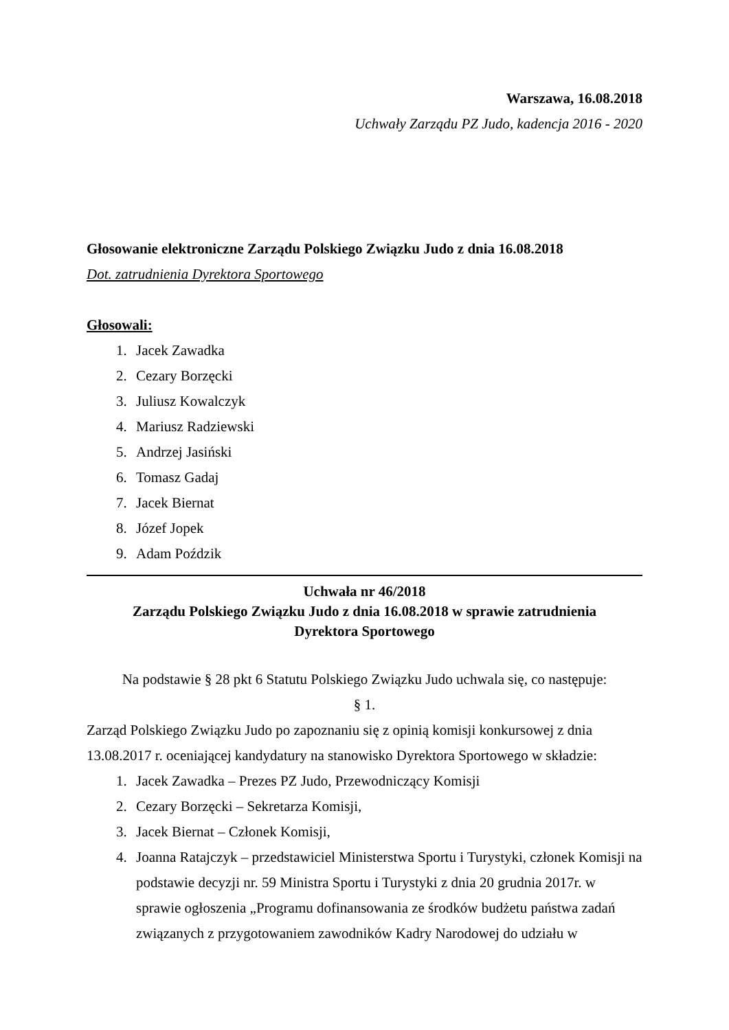Warszawa, 16.08.2018
Uchwały Zarządu PZ Judo, kadencja 2016 - 2020
Głosowanie elektroniczne Zarządu Polskiego Związku Judo z dnia 16.08.2018
Dot. zatrudnienia Dyrektora Sportowego
Głosowali:
1. Jacek Zawadka
2. Cezary Borzęcki
3. Juliusz Kowalczyk
4. Mariusz Radziewski
5. Andrzej Jasiński
6. Tomasz Gadaj
7. Jacek Biernat
8. Józef Jopek
9. Adam Poździk
Uchwała nr 46/2018
Zarządu Polskiego Związku Judo z dnia 16.08.2018 w sprawie zatrudnienia
Dyrektora Sportowego
Na podstawie § 28 pkt 6 Statutu Polskiego Związku Judo uchwala się, co następuje:
§ 1.
Zarząd Polskiego Związku Judo po zapoznaniu się z opinią komisji konkursowej z dnia 13.08.2017 r. oceniającej kandydatury na stanowisko Dyrektora Sportowego w składzie:
1. Jacek Zawadka – Prezes PZ Judo, Przewodniczący Komisji
2. Cezary Borzęcki – Sekretarza Komisji,
3. Jacek Biernat – Członek Komisji,
4. Joanna Ratajczyk – przedstawiciel Ministerstwa Sportu i Turystyki, członek Komisji na podstawie decyzji nr. 59 Ministra Sportu i Turystyki z dnia 20 grudnia 2017r. w sprawie ogłoszenia „Programu dofinansowania ze środków budżetu państwa zadań związanych z przygotowaniem zawodników Kadry Narodowej do udziału w